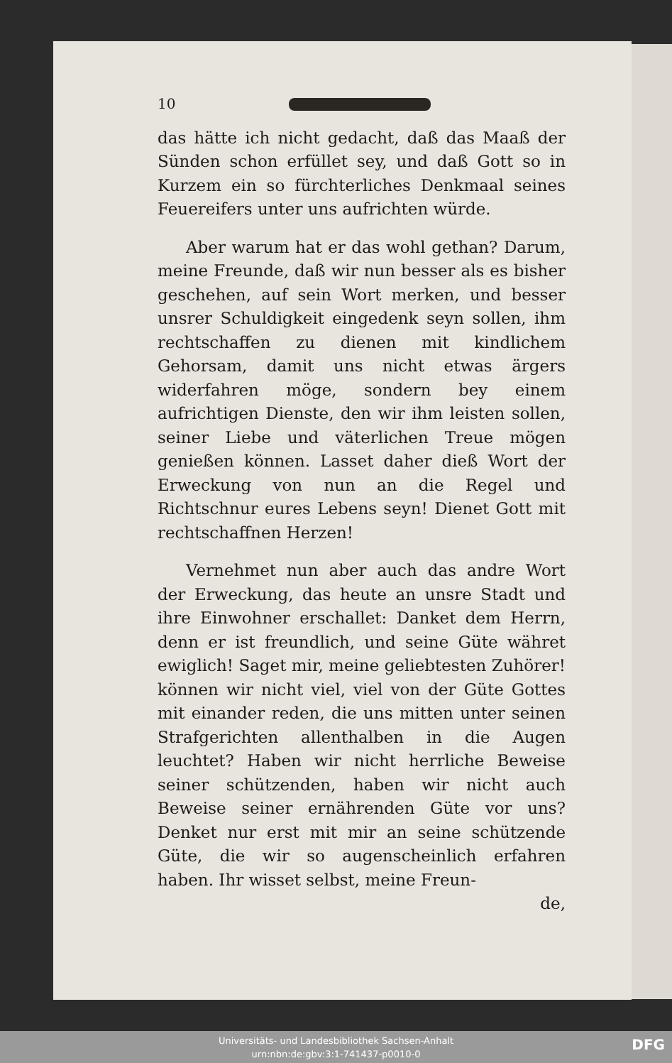10
das hätte ich nicht gedacht, daß das Maaß der Sünden schon erfüllet sey, und daß Gott so in Kurzem ein so fürchterliches Denkmaal seines Feuereifers unter uns aufrichten würde.
Aber warum hat er das wohl gethan? Darum, meine Freunde, daß wir nun besser als es bisher geschehen, auf sein Wort merken, und besser unsrer Schuldigkeit eingedenk seyn sollen, ihm rechtschaffen zu dienen mit kindlichem Gehorsam, damit uns nicht etwas ärgers widerfahren möge, sondern bey einem aufrichtigen Dienste, den wir ihm leisten sollen, seiner Liebe und väterlichen Treue mögen genießen können. Lasset daher dieß Wort der Erweckung von nun an die Regel und Richtschnur eures Lebens seyn! Dienet Gott mit rechtschaffnen Herzen!
Vernehmet nun aber auch das andre Wort der Erweckung, das heute an unsre Stadt und ihre Einwohner erschallet: Danket dem Herrn, denn er ist freundlich, und seine Güte währet ewiglich! Saget mir, meine geliebtesten Zuhörer! können wir nicht viel, viel von der Güte Gottes mit einander reden, die uns mitten unter seinen Strafgerichten allenthalben in die Augen leuchtet? Haben wir nicht herrliche Beweise seiner schützenden, haben wir nicht auch Beweise seiner ernährenden Güte vor uns? Denket nur erst mit mir an seine schützende Güte, die wir so augenscheinlich erfahren haben. Ihr wisset selbst, meine Freun-
de,
Universitäts- und Landesbibliothek Sachsen-Anhalt
urn:nbn:de:gbv:3:1-741437-p0010-0
DFG